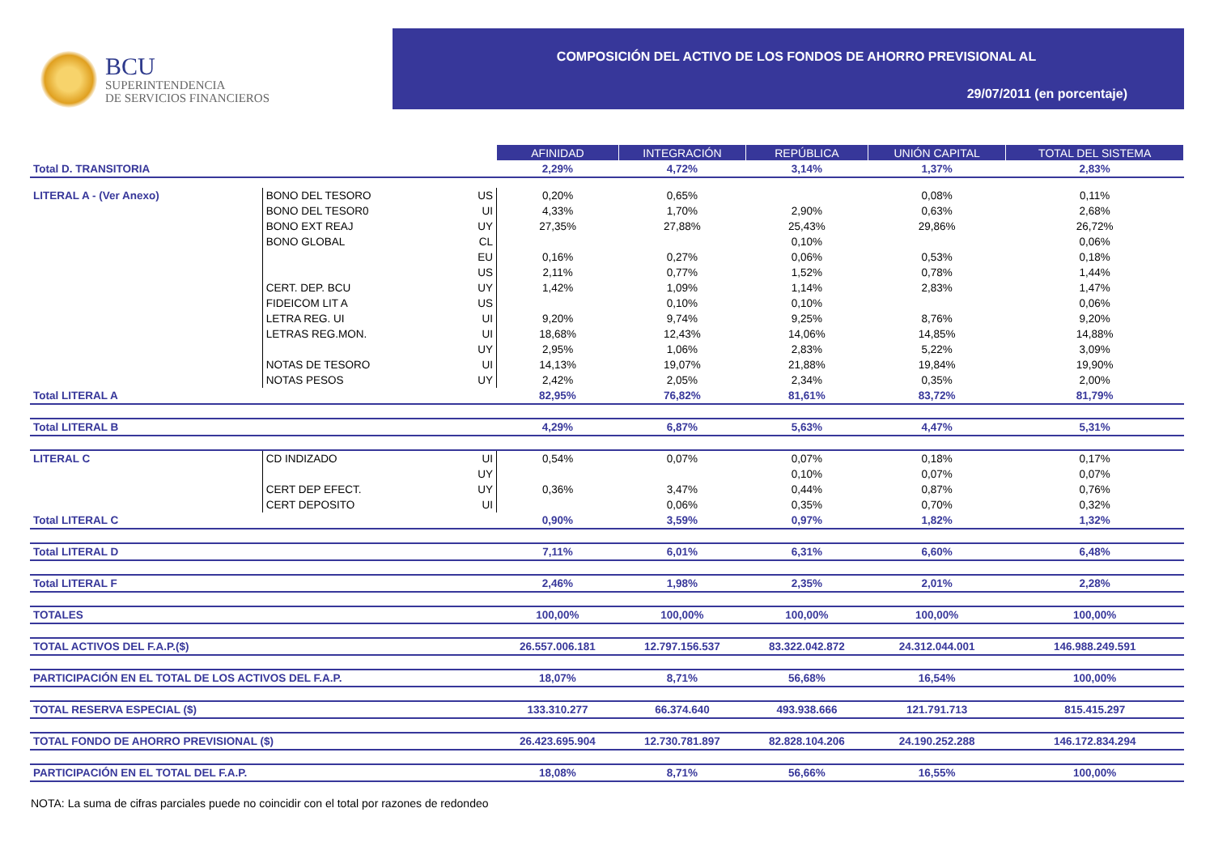BCU
SUPERINTENDENCIA
DE SERVICIOS FINANCIEROS
COMPOSICIÓN DEL ACTIVO DE LOS FONDOS DE AHORRO PREVISIONAL AL
29/07/2011 (en porcentaje)
| | | | AFINIDAD | INTEGRACIÓN | REPÚBLICA | UNIÓN CAPITAL | TOTAL DEL SISTEMA |
| Total D. TRANSITORIA | | | 2,29% | 4,72% | 3,14% | 1,37% | 2,83% |
| LITERAL A - (Ver Anexo) | BONO DEL TESORO | US | 0,20% | 0,65% | | 0,08% | 0,11% |
| | BONO DEL TESOR0 | UI | 4,33% | 1,70% | 2,90% | 0,63% | 2,68% |
| | BONO EXT REAJ | UY | 27,35% | 27,88% | 25,43% | 29,86% | 26,72% |
| | BONO GLOBAL | CL | | | 0,10% | | 0,06% |
| | | EU | 0,16% | 0,27% | 0,06% | 0,53% | 0,18% |
| | | US | 2,11% | 0,77% | 1,52% | 0,78% | 1,44% |
| | CERT. DEP. BCU | UY | 1,42% | 1,09% | 1,14% | 2,83% | 1,47% |
| | FIDEICOM LIT A | US | | 0,10% | 0,10% | | 0,06% |
| | LETRA REG. UI | UI | 9,20% | 9,74% | 9,25% | 8,76% | 9,20% |
| | LETRAS REG.MON. | UI | 18,68% | 12,43% | 14,06% | 14,85% | 14,88% |
| | | UY | 2,95% | 1,06% | 2,83% | 5,22% | 3,09% |
| | NOTAS DE TESORO | UI | 14,13% | 19,07% | 21,88% | 19,84% | 19,90% |
| | NOTAS PESOS | UY | 2,42% | 2,05% | 2,34% | 0,35% | 2,00% |
| Total LITERAL A | | | 82,95% | 76,82% | 81,61% | 83,72% | 81,79% |
| Total LITERAL B | | | 4,29% | 6,87% | 5,63% | 4,47% | 5,31% |
| LITERAL C | CD INDIZADO | UI | 0,54% | 0,07% | 0,07% | 0,18% | 0,17% |
| | | UY | | | 0,10% | 0,07% | 0,07% |
| | CERT DEP EFECT. | UY | 0,36% | 3,47% | 0,44% | 0,87% | 0,76% |
| | CERT DEPOSITO | UI | | 0,06% | 0,35% | 0,70% | 0,32% |
| Total LITERAL C | | | 0,90% | 3,59% | 0,97% | 1,82% | 1,32% |
| Total LITERAL D | | | 7,11% | 6,01% | 6,31% | 6,60% | 6,48% |
| Total LITERAL F | | | 2,46% | 1,98% | 2,35% | 2,01% | 2,28% |
| TOTALES | | | 100,00% | 100,00% | 100,00% | 100,00% | 100,00% |
| TOTAL ACTIVOS DEL F.A.P.($) | | | 26.557.006.181 | 12.797.156.537 | 83.322.042.872 | 24.312.044.001 | 146.988.249.591 |
| PARTICIPACIÓN EN EL TOTAL DE LOS ACTIVOS DEL F.A.P. | | | 18,07% | 8,71% | 56,68% | 16,54% | 100,00% |
| TOTAL RESERVA ESPECIAL ($) | | | 133.310.277 | 66.374.640 | 493.938.666 | 121.791.713 | 815.415.297 |
| TOTAL FONDO DE AHORRO PREVISIONAL ($) | | | 26.423.695.904 | 12.730.781.897 | 82.828.104.206 | 24.190.252.288 | 146.172.834.294 |
| PARTICIPACIÓN EN EL TOTAL DEL F.A.P. | | | 18,08% | 8,71% | 56,66% | 16,55% | 100,00% |
NOTA: La suma de cifras parciales puede no coincidir con el total por razones de redondeo